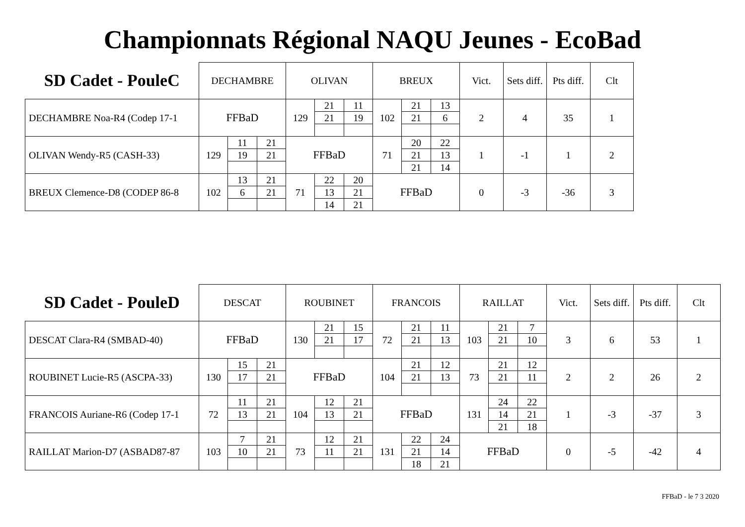Championnats Régional NAQU Jeunes - EcoBad
| SD Cadet - PouleC | DECHAMBRE | | | OLIVAN | | | BREUX | | | Vict. | Sets diff. | Pts diff. | Clt |
| --- | --- | --- | --- | --- | --- | --- | --- | --- | --- | --- | --- | --- | --- |
| DECHAMBRE Noa-R4 (Codep 17-1 | FFBaD | | | 129 | 21 | 11 | 102 | 21 | 13 | 2 | 4 | 35 | 1 |
| | | | | | 21 | 19 | | 21 | 6 | | | | |
| OLIVAN Wendy-R5 (CASH-33) | 129 | 11 | 21 | FFBaD | | | 71 | 20 | 22 | 1 | -1 | 1 | 2 |
| | | 19 | 21 | | | | | 21 | 13 | | | | |
| | | | | | | | | 21 | 14 | | | | |
| BREUX Clemence-D8 (CODEP 86-8 | 102 | 13 | 21 | 71 | 22 | 20 | FFBaD | | | 0 | -3 | -36 | 3 |
| | | 6 | 21 | | 13 | 21 | | | | | | | |
| | | | | | 14 | 21 | | | | | | | |
| SD Cadet - PouleD | DESCAT | | | ROUBINET | | | FRANCOIS | | | RAILLAT | | | Vict. | Sets diff. | Pts diff. | Clt |
| --- | --- | --- | --- | --- | --- | --- | --- | --- | --- | --- | --- | --- | --- | --- | --- | --- |
| DESCAT Clara-R4 (SMBAD-40) | FFBaD | | | 130 | 21 | 15 | 72 | 21 | 11 | 103 | 21 | 7 | 3 | 6 | 53 | 1 |
| | | | | | 21 | 17 | | 21 | 13 | | 21 | 10 | | | | |
| ROUBINET Lucie-R5 (ASCPA-33) | 130 | 15 | 21 | FFBaD | | | 104 | 21 | 12 | 73 | 21 | 12 | 2 | 2 | 26 | 2 |
| | | 17 | 21 | | | | | 21 | 13 | | 21 | 11 | | | | |
| FRANCOIS Auriane-R6 (Codep 17-1 | 72 | 11 | 21 | 104 | 12 | 21 | FFBaD | | | 131 | 24 | 22 | 1 | -3 | -37 | 3 |
| | | 13 | 21 | | 13 | 21 | | | | | 14 | 21 | | | | |
| | | | | | | | | | | | 21 | 18 | | | | |
| RAILLAT Marion-D7 (ASBAD87-87 | 103 | 7 | 21 | 73 | 12 | 21 | 131 | 22 | 24 | FFBaD | | | 0 | -5 | -42 | 4 |
| | | 10 | 21 | | 11 | 21 | | 21 | 14 | | | | | | | |
| | | | | | | | | 18 | 21 | | | | | | | |
FFBaD - le 7 3 2020